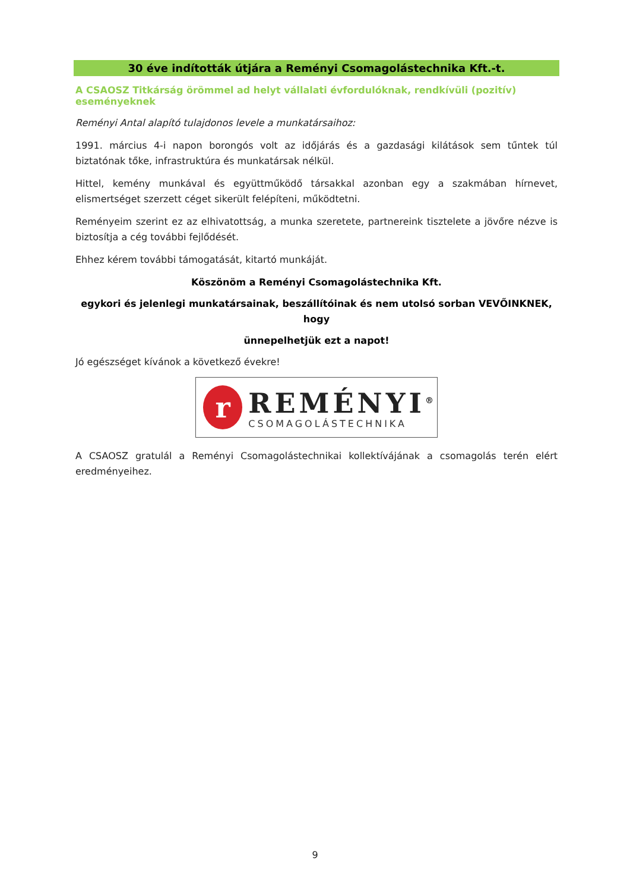30 éve indították útjára a Reményi Csomagolástechnika Kft.-t.
A CSAOSZ Titkárság örömmel ad helyt vállalati évfordulóknak, rendkívüli (pozitív) eseményeknek
Reményi Antal alapító tulajdonos levele a munkatársaihoz:
1991. március 4-i napon borongós volt az időjárás és a gazdasági kilátások sem tűntek túl biztatónak tőke, infrastruktúra és munkatársak nélkül.
Hittel, kemény munkával és együttműködő társakkal azonban egy a szakmában hírnevet, elismertséget szerzett céget sikerült felépíteni, működtetni.
Reményeim szerint ez az elhivatottság, a munka szeretete, partnereink tisztelete a jövőre nézve is biztosítja a cég további fejlődését.
Ehhez kérem további támogatását, kitartó munkáját.
Köszönöm a Reményi Csomagolástechnika Kft.
egykori és jelenlegi munkatársainak, beszállítóinak és nem utolsó sorban VEVŐINKNEK, hogy
ünnepelhetjük ezt a napot!
Jó egészséget kívánok a következő évekre!
r
REMÉNYI<sup>®</sup>
CSOMAGOLÁSTECHNIKA
A CSAOSZ gratulál a Reményi Csomagolástechnikai kollektívájának a csomagolás terén elért eredményeihez.
9